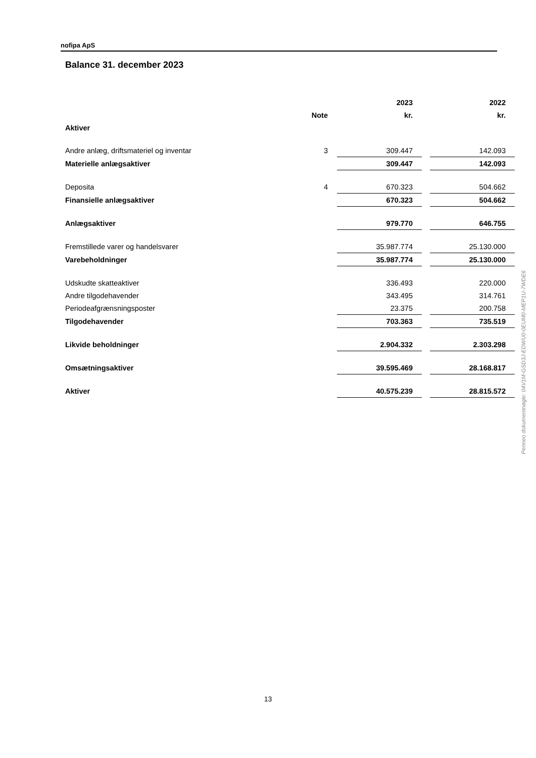nofipa ApS
Balance 31. december 2023
| | | | 2023 | | 2022 |
| | Note | | kr. | | kr. |
| Aktiver | | | | | |
| Andre anlæg, driftsmateriel og inventar | 3 | | 309.447 | | 142.093 |
| Materielle anlægsaktiver | | | 309.447 | | 142.093 |
| Deposita | 4 | | 670.323 | | 504.662 |
| Finansielle anlægsaktiver | | | 670.323 | | 504.662 |
| Anlægsaktiver | | | 979.770 | | 646.755 |
| Fremstillede varer og handelsvarer | | | 35.987.774 | | 25.130.000 |
| Varebeholdninger | | | 35.987.774 | | 25.130.000 |
| Udskudte skatteaktiver | | | 336.493 | | 220.000 |
| Andre tilgodehavender | | | 343.495 | | 314.761 |
| Periodeafgrænsningsposter | | | 23.375 | | 200.758 |
| Tilgodehavender | | | 703.363 | | 735.519 |
| Likvide beholdninger | | | 2.904.332 | | 2.303.298 |
| Omsætningsaktiver | | | 39.595.469 | | 28.168.817 |
| Aktiver | | | 40.575.239 | | 28.815.572 |
Penneo dokumentnøgle: 04V1M-GSD3J-EDWU0-0EUM0-MEP1U-7WDE6
13